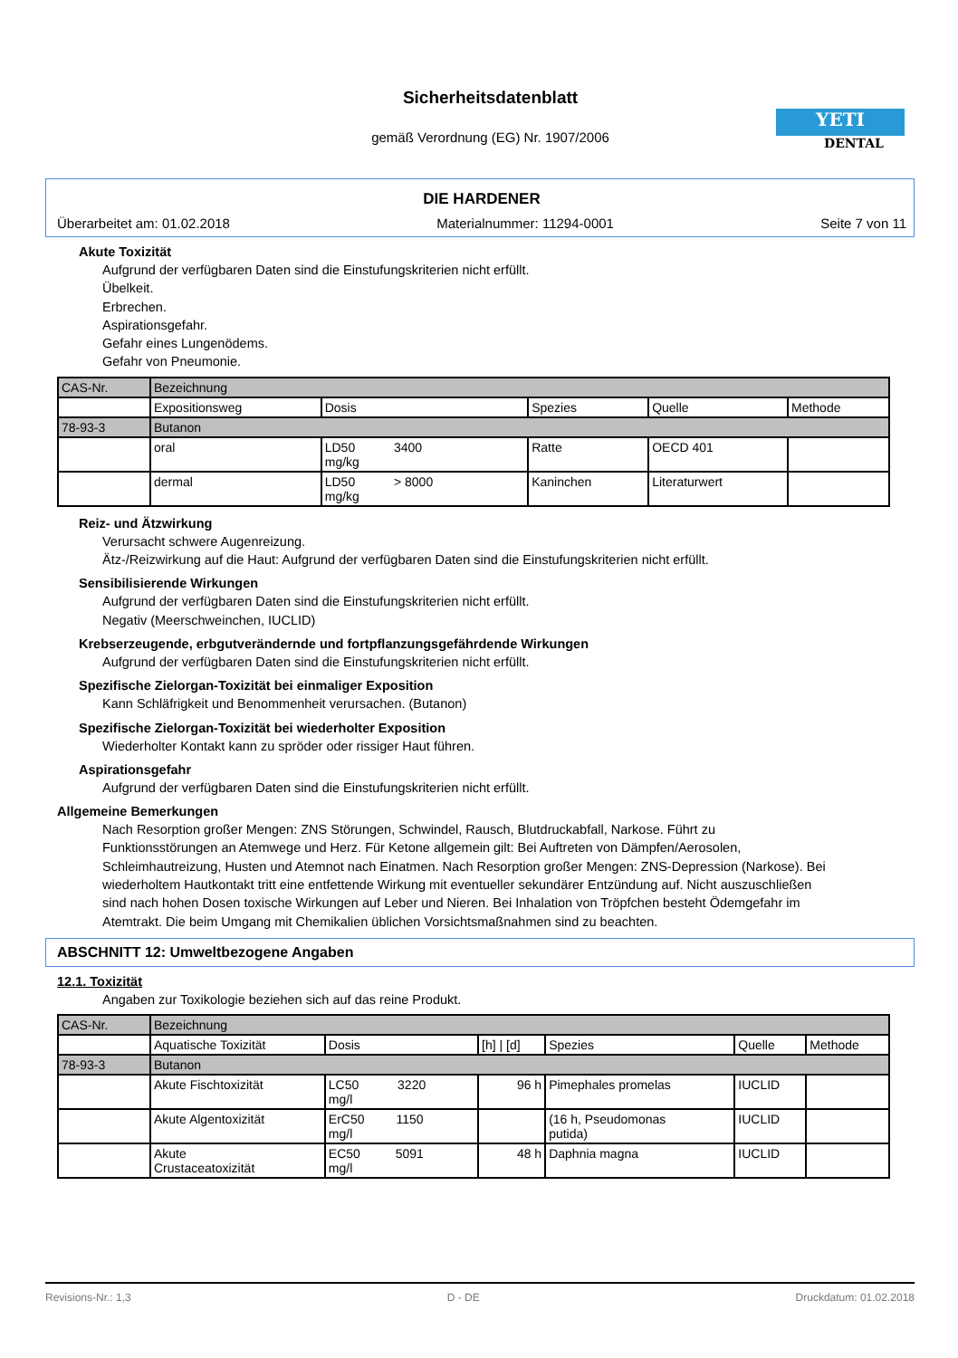Sicherheitsdatenblatt
gemäß Verordnung (EG) Nr. 1907/2006
YETI
DENTAL
DIE HARDENER
Überarbeitet am: 01.02.2018 Materialnummer: 11294-0001 Seite 7 von 11
Akute Toxizität
Aufgrund der verfügbaren Daten sind die Einstufungskriterien nicht erfüllt.
Übelkeit.
Erbrechen.
Aspirationsgefahr.
Gefahr eines Lungenödems.
Gefahr von Pneumonie.
| CAS-Nr. | Bezeichnung | | | | |
| --- | --- | --- | --- | --- | --- |
| | Expositionsweg | Dosis | Spezies | Quelle | Methode |
| 78-93-3 | Butanon | | | | |
| | oral | LD50 3400 mg/kg | Ratte | OECD 401 | |
| | dermal | LD50 > 8000 mg/kg | Kaninchen | Literaturwert | |
Reiz- und Ätzwirkung
Verursacht schwere Augenreizung.
Ätz-/Reizwirkung auf die Haut: Aufgrund der verfügbaren Daten sind die Einstufungskriterien nicht erfüllt.
Sensibilisierende Wirkungen
Aufgrund der verfügbaren Daten sind die Einstufungskriterien nicht erfüllt.
Negativ (Meerschweinchen, IUCLID)
Krebserzeugende, erbgutverändernde und fortpflanzungsgefährdende Wirkungen
Aufgrund der verfügbaren Daten sind die Einstufungskriterien nicht erfüllt.
Spezifische Zielorgan-Toxizität bei einmaliger Exposition
Kann Schläfrigkeit und Benommenheit verursachen. (Butanon)
Spezifische Zielorgan-Toxizität bei wiederholter Exposition
Wiederholter Kontakt kann zu spröder oder rissiger Haut führen.
Aspirationsgefahr
Aufgrund der verfügbaren Daten sind die Einstufungskriterien nicht erfüllt.
Allgemeine Bemerkungen
Nach Resorption großer Mengen: ZNS Störungen, Schwindel, Rausch, Blutdruckabfall, Narkose. Führt zu Funktionsstörungen an Atemwege und Herz. Für Ketone allgemein gilt: Bei Auftreten von Dämpfen/Aerosolen, Schleimhautreizung, Husten und Atemnot nach Einatmen. Nach Resorption großer Mengen: ZNS-Depression (Narkose). Bei wiederholtem Hautkontakt tritt eine entfettende Wirkung mit eventueller sekundärer Entzündung auf. Nicht auszuschließen sind nach hohen Dosen toxische Wirkungen auf Leber und Nieren. Bei Inhalation von Tröpfchen besteht Ödemgefahr im Atemtrakt. Die beim Umgang mit Chemikalien üblichen Vorsichtsmaßnahmen sind zu beachten.
ABSCHNITT 12: Umweltbezogene Angaben
12.1. Toxizität
Angaben zur Toxikologie beziehen sich auf das reine Produkt.
| CAS-Nr. | Bezeichnung | | | | | |
| --- | --- | --- | --- | --- | --- | --- |
| | Aquatische Toxizität | Dosis | [h] / [d] | Spezies | Quelle | Methode |
| 78-93-3 | Butanon | | | | | |
| | Akute Fischtoxizität | LC50 3220 mg/l | 96 h | Pimephales promelas | IUCLID | |
| | Akute Algentoxizität | ErC50 1150 mg/l | | (16 h, Pseudomonas putida) | IUCLID | |
| | Akute Crustaceatoxizität | EC50 5091 mg/l | 48 h | Daphnia magna | IUCLID | |
Revisions-Nr.: 1,3 D - DE Druckdatum: 01.02.2018